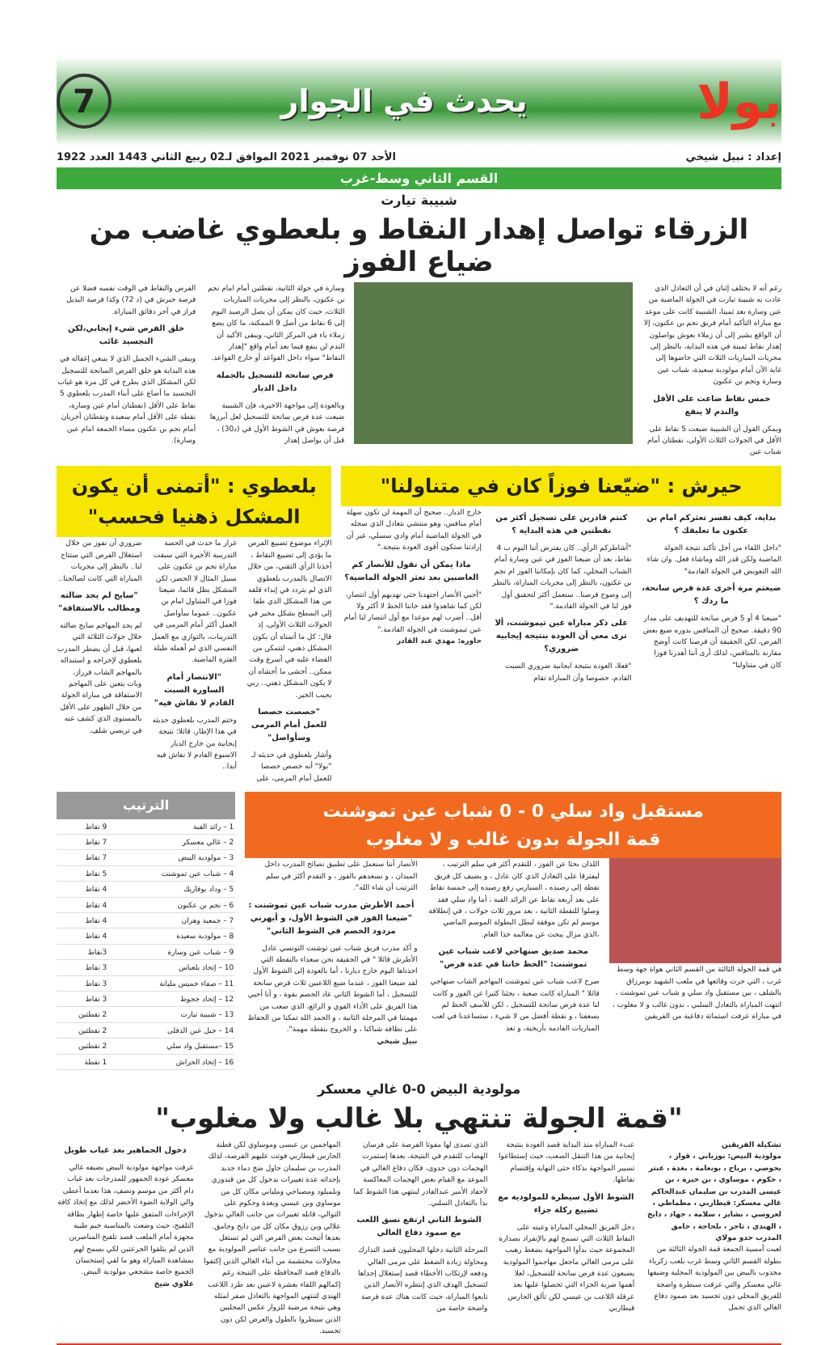بولا
يحدث في الجوار
7
إعداد : نبيل شيخي الأحد 07 نوفمبر 2021 الموافق لـ02 ربيع الثاني 1443 العدد 1922
القسم الثاني وسط-غرب
شبيبة تيارت
الزرقاء تواصل إهدار النقاط و بلعطوي غاضب من ضياع الفوز
رغم أنه لا يختلف إثنان في أن التعادل الذي عادت به شبيبة تيارت في الجولة الماضية من عين وسارة بعد ثمينا، الشبيبة كانت على موعد مع مباراة التأكيد أمام فريق نجم بن عكنون، إلا أن الواقع يشير إلى أن زملاء بعوش يواصلون إهدار نقاط ثمينة في هذه البداية، بالنظر إلى مجريات المباريات الثلاث التي خاضوها إلى غاية الآن أمام مولودية سعيدة، شباب عين وسارة ونجم بن عكنون
خمس نقاط ضاعت على الأقل والندم لا ينفع
ويمكن القول أن الشبيبة ضيعت 5 نقاط على الأقل في الجولات الثلاث الأولى، نقطتان أمام شباب عين
وسارة في جولة الثانية، نقطتين أمام امام نجم بن عكنون، بالنظر إلى مجريات المباريات الثلاث، حيث كان يمكن أن يصل الرصيد اليوم إلى 6 نقاط من أصل 9 الممكنة، ما كان يضع زملاء ياء في المركز الثاني، ويبقى الأكيد أن الندم لن ينفع فيما بعد أمام واقع "إهدار النقاط" سواء داخل القواعد أو خارج القواعد.
فرص سانحة للتسجيل بالجملة داخل الديار
وبالعودة إلى مواجهة الاخيرة، فإن الشبيبة ضيعت عدة فرص سانحة للتسجيل لعل أبرزها فرصة بعوش في الشوط الأول في (د30) ، قبل أن يواصل إهدار
الفرص والنقاط في الوقت نفسه فضلا عن فرصة حيرش في (د 72) وكذا فرصة البديل فراز في آخر دقائق المباراة.
خلق الفرص شيء إيجابي،لكن التجسيد غائب
ويبقى الشيء الجميل الذي لا ينبغي إغفاله في هذه البداية هو خلق الفرص السانحة للتسجيل لكن المشكل الذي يطرح في كل مرة هو غياب التجسيد ما أضاع على أبناء المدرب بلعطوي 5 نقاط على الأقل (نقطتان أمام عين وسارة، نقطة على الأقل أمام سعيدة ونقطتان أخريان أمام نجم بن عكنون مساء الجمعة امام عين وسارة).
حيرش : "ضيّعنا فوزاً كان في متناولنا"
بداية، كيف تفسر تعثركم امام بن عكنون ما تعليقك ؟
"داخل اللقاء من أجل تأكيد نتيجة الجولة الماضية ولكن قدر الله وماشاء فعل. وان شاء الله التعويض في الجولة القادمة"
ضيعتم مرة أخرى عدة فرص سانحة، ما ردك ؟
"ضيعنا 4 أو 5 فرص سانحة للتهديف على مدار 90 دقيقة. صحيح أن المنافس بدوره ضيع بعض الفرص، لكن الحقيقة أن فرصنا كانت أوضح مقارنة بالمنافس، لذلك أرى أننا أهدرنا فوزا كان في متناولنا"
كنتم قادرين على تسجيل أكثر من نقطتين في هذه البداية ؟
"أشاطركم الرأي.. كان يفترض أننا اليوم ب 4 نقاط، بعد أن ضيعنا الفوز في عين وسارة أمام الشباب المحلي، كما كان بإمكاننا الفوز ام نجم بن عكنون، بالنظر إلى مجريات المباراة، بالنظر إلى وضوح فرصنا.. سنعمل أكثر لتحقيق أول فوز لنا في الجولة القادمة."
على ذكر مباراة عين تيموشنت، ألا ترى معي أن العودة بنتيجة إيجابية ضروري؟
"فعلا، العودة بنتيجة ايجابية ضروري السبت القادم، خصوصا وأن المباراة تقام
خارج الديار.. صحيح أن المهمة لن تكون سهلة أمام منافس، وهو منتشي بتعادل الذي سجله في الجولة الماضية أمام وادي سسلي، غير أن إرادتنا ستكون أقوى العودة بنتيجة."
ماذا يمكن أن تقول للأنصار كم الغاضبين بعد تعثر الجولة الماضية؟
"أحيي الأنصار اجتهدنا حتى نهديهم أول انتصار، لكن كما شاهدوا فقد خاننا الحظ لا أكثر ولا أقل.. أضرب لهم موعدا مع أول انتصار لنا أمام عين تيموشنت في الجولة القادمة."
حاوره: مهدي عبد القادر
بلعطوي : "أتمنى أن يكون المشكل ذهنيا فحسب"
الإثراء موضوع تضييع الفرص ما يؤدي إلى تضييع النقاط ، أخذنا الرأي التقني، من خلال الاتصال بالمدرب بلعطوي الذي لم يتردد في إبداء قلقه من هذا المشكل الذي طفا إلى السطح بشكل مخير في الجولات الثلاث الأولى، إذ قال: كل ما أتمناه أن يكون المشكل ذهني، لنتمكن من القضاء عليه في أسرع وقت ممكن.. أخشى ما أخشاه أن لا يكون المشكل ذهني.. ربي يجيب الخير.
"خصصت حصصا للعمل أمام المرمى وسأواصل"
وأشار بلعطوي في حديثه لـ "بولا" أنه خصص حصصا للعمل أمام المرمى، على
غرار ما حدث في الحصة التدريبية الأخيرة التي سبقت مباراة نجم بن عكنون على سبيل المثال لا الحصر، لكن المشكل يظل قائما، ضيعنا فوزا في المتناول امام بن عكنون.. عموما سأواصل العمل أكثر أمام المرمى في التدريبات، بالتوازي مع العمل النفسي الذي لم أهمله طيلة الفترة الماضية.
"الانتصار أمام الساورة السبت القادم لا نقاش فيه"
وختم المدرب بلعطوي حديثه في هذا الإطار، قائلا: نتيجة إيجابية من خارج الديار الاسبوع القادم لا نقاش فيه أبدا..
ضروري أن نفوز من خلال استغلال الفرص التي ستتاح لنا.. بالنظر إلى مجريات المباراة التي كانت لصالحنا..
"سايح لم يجد ضالته ومطالب بالاستفاقة"
لم يجد المهاجم سايح ضالته خلال جولات الثلاثة التي لعبها، قبل أن يضطر المدرب بلعطوي لإخراجه و استبداله بالمهاجم الشاب فرراز، وبات يتعين على المهاجم الاستفاقة في مباراة الجولة من خلال الظهور على الأقل بالمستوى الذي كشف عنه في تربصي شلف.
مستقبل واد سلي 0 - 0 شباب عين تموشنت
قمة الجولة بدون غالب و لا مغلوب
في قمة الجولة الثالثة من القسم الثاني هواة جهة وسط غرب ، التي جرت وقائعها في ملعب الشهيد بومرزاق بالشلف ، بين مستقبل واد سلي و شباب عين تموشنت ، انتهت المباراة بالتعادل السلبي ، بدون غالب و لا مغلوب ، في مباراة عرفت استماتة دفاعية من الفريقين
اللذان بحثا عن الفوز ، للتقدم أكثر في سلم الترتيب ، ليفترقا على التعادل الذي كان عادل ، و يضيف كل فريق نقطة إلى رصيده ، السياربي رفع رصيده إلى خمسة نقاط على بعد أربعة نقاط عن الرائد القبة ، أما واد سلي فقد وصلوا للنقطة الثانية ، بعد مرور ثلاث جولات ، في إنطلاقة موسم لم تكن موفقة لبطل البطولة الموسم الماضي ،الذي مزال يبحث عن معالمه خذا العام.
محمد صديق صنهاجي لاعب شباب عين تموشنت: "الحظ خاننا في عدة فرص"
صرح لاعب شباب عين تموشنت المهاجم الشاب صنهاجي قائلا " المباراة كانت صعبة ، بحثنا كثيرا عن الفوز و كانت لنا عدة فرص سانحة للتسجيل ، لكن للأسف الحظ لم يسعفنا ، و نقطة أفضل من لا شيء ، ستساعدنا في لعب المباريات القادمة بأريحية، و نعد
الأنصار أننا سنعمل على تطبيق نصائح المدرب داخل الميدان ، و نسعدهم بالفوز ، و التقدم أكثر في سلم الترتيب أن شاء الله".
أحمد الأطرش مدرب شباب عين تموشنت : "ضيعنا الفوز في الشوط الأول، و أبهرني مردود الخصم في الشوط الثاني"
و أكد مدرب فريق شباب عين توشنت التونسي عادل الأطرش قائلا " في الحقيقة نحن سعداء بالنقطة التي اخذناها اليوم خارج ديارنا ، أما بالعودة إلى الشوط الأول لقد ضيعنا الفوز ، عندما ضيع اللاعبين ثلاث فرص سانحة للتسجيل ، أما الشوط الثاني عاد الخصم بقوة ، و أنا أحيي هذا الفريق على الأداء القوي و الرائع، الذي صعب من مهمتنا في المرحلة الثانية ، و الحمد الله تمكنا من الحفاظ على نظافة شباكنا ، و الخروج بنقطة مهمة".
نبيل شيخي
| الترتيب | |
| --- | --- |
| 1 – رائد القبة | 9 نقاط |
| 2 – غالي معسكر | 7 نقاط |
| 3 – مولودية البيض | 7 نقاط |
| 4 – شباب عين تموشنت | 5 نقاط |
| 5 – وداد بوفاريك | 4 نقاط |
| 6 – نجم بن عكنون | 4 نقاط |
| 7 – جمعية وهران | 4 نقاط |
| 8 – مولودية سعيدة | 4 نقاط |
| 9 – شباب عين وسارة | 3نقاط |
| 10 – إتحاد بلعباس | 3 نقاط |
| 11 – صفاء خميس مليانة | 3 نقاط |
| 12 – إتحاد حجوط | 3 نقاط |
| 13 – شبيبة تيارت | 2 نقطتين |
| 14 – جيل عين الدفلى | 2 نقطتين |
| 15 –مستقبل واد سلي | 2 نقطتين |
| 16 – إتحاد الحراش | 1 نقطة |
مولودية البيض 0-0 غالي معسكر
"قمة الجولة تنتهي بلا غالب ولا مغلوب"
تشكيلة الفريقين
مولودية البيض: بوزيابي ، قوار ، بحوصي ، برياح ، بونعامة ، بغدة ، عنتر ، حكوم ، موساوي ، بن خيرة ، بن عيسى المدرب بن سليمان عبدالحاكم
غالي معسكر: قيطاربي ، مطماطي ، لعروسي ، بشاير ، سلامة ، جهاد ، دايخ ، الهندي ، تاجر ، بلحاجة ، حامق المدرب حدو مولاي
لعبت أمسية الجمعة قمة الجولة الثالثة من بطولة القسم الثاني وسط غرب بلعب زكرياء مجدوب بالبيض بين المولودية المحلية وضيفها غالي معسكر والتي عرفت سيطرة واضحة للفريق المحلي دون تجسيد بعد صمود دفاع الغالي الذي تحمل
عبء المباراة منذ البداية قصد العودة بنتيجة إيجابية من هذا التنقل الصعب، حيث إستطاعوا تسيير المواجهة بذكاء حتى النهاية وإقتسام نقاطها.
الشوط الأول سيطرة للمولودية مع تضييع ركلة جزاء
دخل الفريق المحلي المباراة وعينه على النقاط الثلاث التي تسمح لهم بالإنفراد بصدارة المجموعة حيث بدأوا المواجهة بضغط رهيب على مرمى الغالي ماجعل مهاجموا المولودية يضيعون عدة فرص سانحة للتسجيل، لعلا أهمها ضربة الجزاء التي تحصلوا عليها بعد عرقلة اللاعب بن عيسي لكن تألق الحارس قيطاربي
الذي تصدى لها مفوتا الفرصة على فرسان الهضاب للتقدم في النتيجة، بعدها إستمرت الهجمات دون جدوى، فكان دفاع الغالي في الموعد مع القيام بعض الهجمات المعاكسة لأحفاد الأمير عبدالقادر لينتهي هذا الشوط كما بدأ بالتعادل السلبي.
الشوط الثاني ارتفع نسق اللعب مع صمود دفاع الغالي
المرحلة الثانية دخلها المحليون قصد التدارك ومحاولة زيادة الضغط على مرمى الغالي ودفعه لإرتكاب الأخطاء قصد إستغلال إحداها لتسجيل الهدف الذي إنتظره الأنصار الذين تابعوا المباراة، حيث كانت هناك عدة فرصة واضحة خاصة من
المهاجمين بن عيسى وموساوي لكن فطنة الحارس قيطاربي فوتت عليهم الفرصة، لذلك المدرب بن سليمان حاول ضخ دماء جديد بإحداثه عدة تغييرات بدخول كل من قندوزي وبلميلود ومصباحي ومليابي مكان كل من موساوي وبن عيسي وبغدة وحكوم على التوالي، قابله تغييرات من جانب الغالي بدخول علالي وبن رزوق مكان كل من دايخ وحامق. بعدها أتيحت بعض الفرص التي لم تستغل بسبب التسرع من جانب عناصر المولودية مع محاولات محتشمة من أبناء الغالي الذين إكتفوا بالدفاع قصد المحافظة على النتيجة رغم إكمالهم اللقاء بعشرة لاعبين بعد طرد اللاعب الهندي لتنتهي المواجهة بالتعادل صفر لمثله وهي نتيجة مرضية للزوار عكس المحليين الذين سيطروا بالطول والعرض لكن دون تجسيد.
دخول الجماهير بعد غياب طويل
عرفت مواجهة مولودية البيض بضيفه غالي معسكر عودة الجمهور للمدرجات بعد غياب دام أكثر من موسم ونصف، هذا بعدما أعطى والي الولاية الضوء الأخضر لذلك مع إتخاذ كافة الإجراءات المتفق عليها خاصة إظهار بطاقة التلقيح، حيث وضعت بالمناسبة خيم طبية مجهزة أمام الملعب قصد تلقيح المناصرين الذين لم يتلقوا الجرعتين لكي يسمح لهم بمشاهدة المباراة وهو ما لقي إستحسان الجميع خاصة مشجعي مولودية البيض.
علاوي شيخ